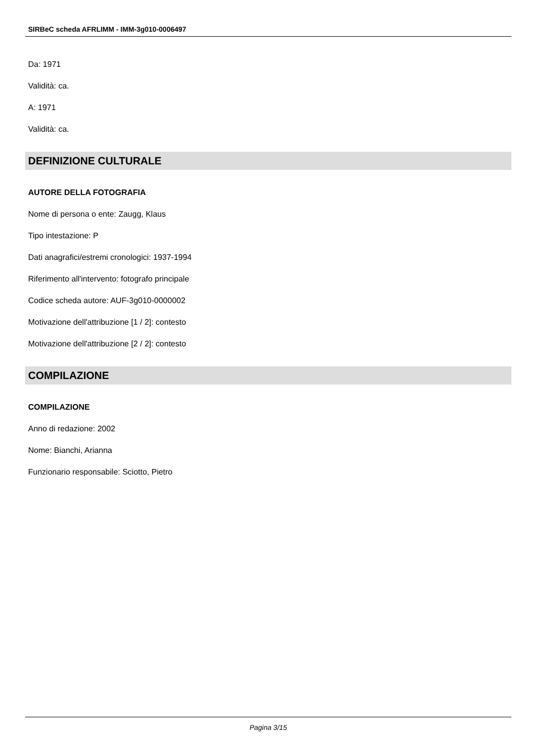SIRBeC scheda AFRLIMM - IMM-3g010-0006497
Da: 1971
Validità: ca.
A: 1971
Validità: ca.
DEFINIZIONE CULTURALE
AUTORE DELLA FOTOGRAFIA
Nome di persona o ente: Zaugg, Klaus
Tipo intestazione: P
Dati anagrafici/estremi cronologici: 1937-1994
Riferimento all'intervento: fotografo principale
Codice scheda autore: AUF-3g010-0000002
Motivazione dell'attribuzione [1 / 2]: contesto
Motivazione dell'attribuzione [2 / 2]: contesto
COMPILAZIONE
COMPILAZIONE
Anno di redazione: 2002
Nome: Bianchi, Arianna
Funzionario responsabile: Sciotto, Pietro
Pagina 3/15